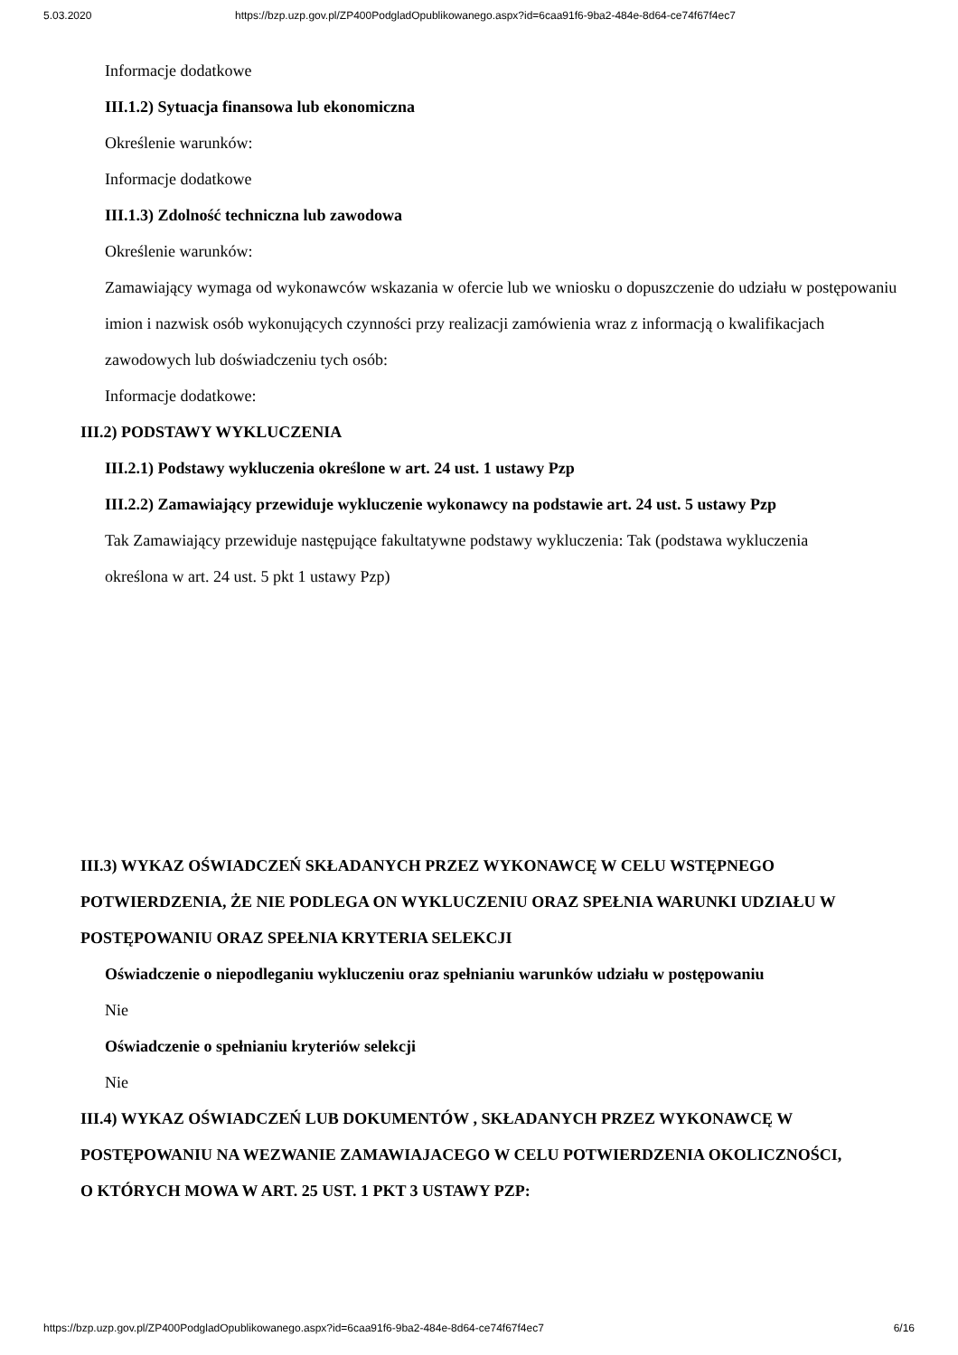5.03.2020 https://bzp.uzp.gov.pl/ZP400PodgladOpublikowanego.aspx?id=6caa91f6-9ba2-484e-8d64-ce74f67f4ec7
Informacje dodatkowe
III.1.2) Sytuacja finansowa lub ekonomiczna
Określenie warunków:
Informacje dodatkowe
III.1.3) Zdolność techniczna lub zawodowa
Określenie warunków:
Zamawiający wymaga od wykonawców wskazania w ofercie lub we wniosku o dopuszczenie do udziału w postępowaniu imion i nazwisk osób wykonujących czynności przy realizacji zamówienia wraz z informacją o kwalifikacjach zawodowych lub doświadczeniu tych osób:
Informacje dodatkowe:
III.2) PODSTAWY WYKLUCZENIA
III.2.1) Podstawy wykluczenia określone w art. 24 ust. 1 ustawy Pzp
III.2.2) Zamawiający przewiduje wykluczenie wykonawcy na podstawie art. 24 ust. 5 ustawy Pzp
Tak Zamawiający przewiduje następujące fakultatywne podstawy wykluczenia: Tak (podstawa wykluczenia określona w art. 24 ust. 5 pkt 1 ustawy Pzp)
III.3) WYKAZ OŚWIADCZEŃ SKŁADANYCH PRZEZ WYKONAWCĘ W CELU WSTĘPNEGO POTWIERDZENIA, ŻE NIE PODLEGA ON WYKLUCZENIU ORAZ SPEŁNIA WARUNKI UDZIAŁU W POSTĘPOWANIU ORAZ SPEŁNIA KRYTERIA SELEKCJI
Oświadczenie o niepodleganiu wykluczeniu oraz spełnianiu warunków udziału w postępowaniu
Nie
Oświadczenie o spełnianiu kryteriów selekcji
Nie
III.4) WYKAZ OŚWIADCZEŃ LUB DOKUMENTÓW , SKŁADANYCH PRZEZ WYKONAWCĘ W POSTĘPOWANIU NA WEZWANIE ZAMAWIAJACEGO W CELU POTWIERDZENIA OKOLICZNOŚCI, O KTÓRYCH MOWA W ART. 25 UST. 1 PKT 3 USTAWY PZP:
https://bzp.uzp.gov.pl/ZP400PodgladOpublikowanego.aspx?id=6caa91f6-9ba2-484e-8d64-ce74f67f4ec7 6/16